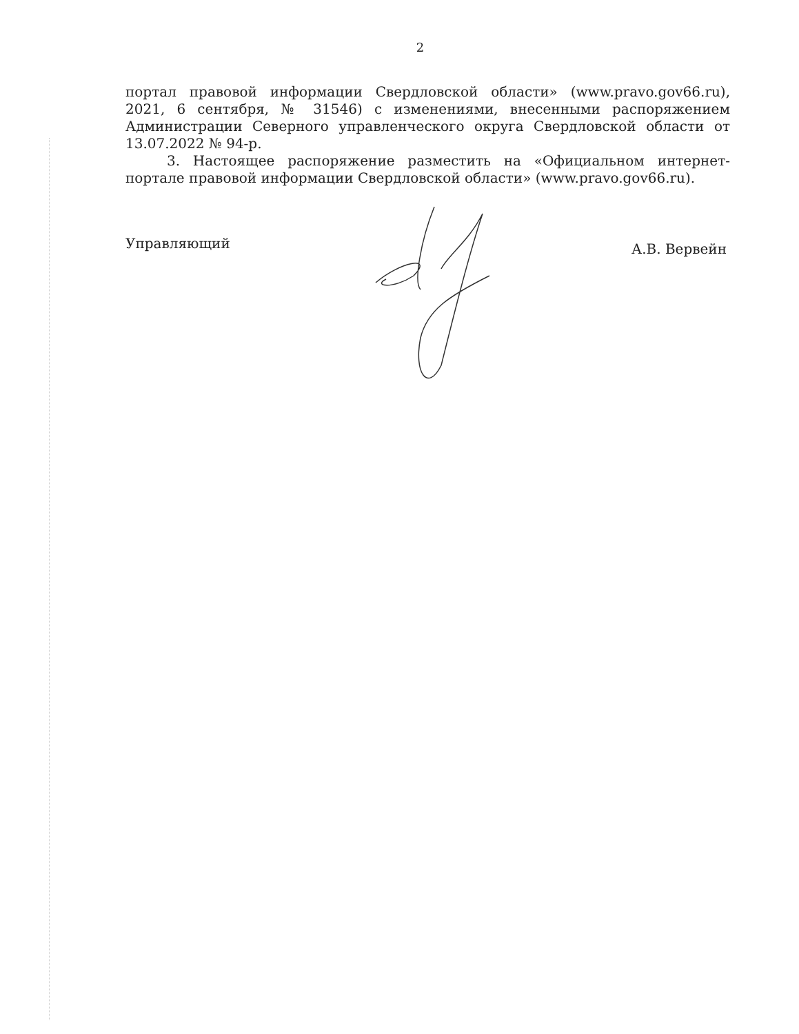2
портал правовой информации Свердловской области» (www.pravo.gov66.ru), 2021, 6 сентября, № 31546) с изменениями, внесенными распоряжением Администрации Северного управленческого округа Свердловской области от 13.07.2022 № 94-р.
3. Настоящее распоряжение разместить на «Официальном интернет-портале правовой информации Свердловской области» (www.pravo.gov66.ru).
Управляющий А.В. Вервейн